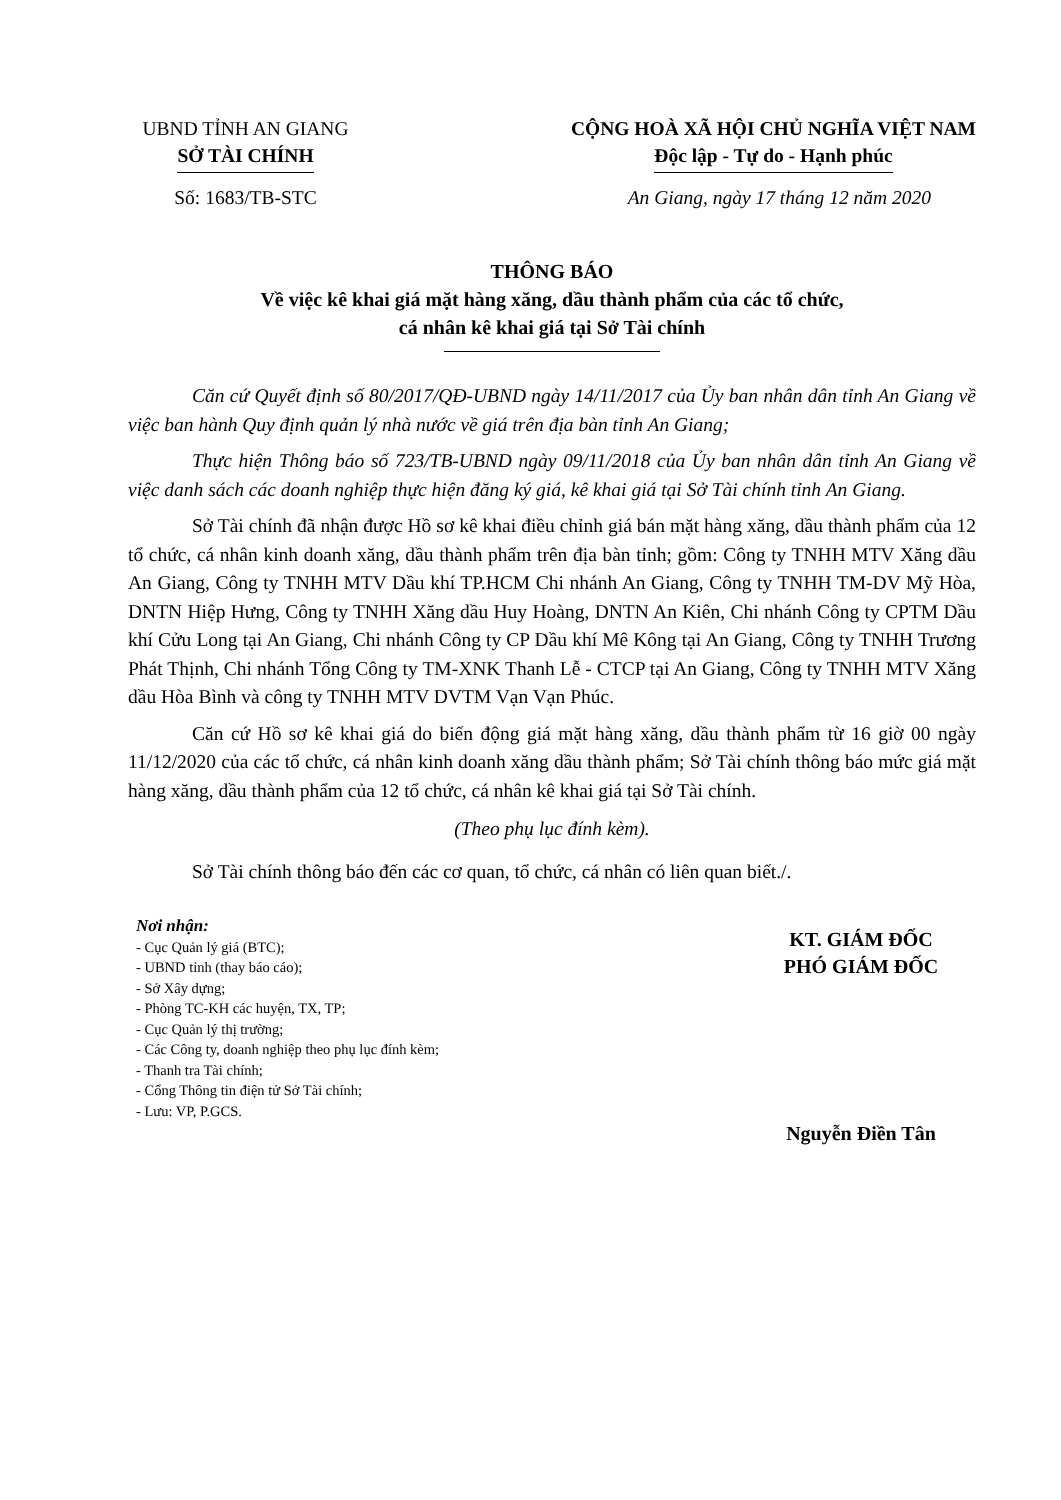UBND TỈNH AN GIANG
SỞ TÀI CHÍNH
CỘNG HOÀ XÃ HỘI CHỦ NGHĨA VIỆT NAM
Độc lập - Tự do - Hạnh phúc
Số: 1683/TB-STC An Giang, ngày 17 tháng 12 năm 2020
THÔNG BÁO
Về việc kê khai giá mặt hàng xăng, dầu thành phẩm của các tổ chức,
cá nhân kê khai giá tại Sở Tài chính
Căn cứ Quyết định số 80/2017/QĐ-UBND ngày 14/11/2017 của Ủy ban nhân dân tỉnh An Giang về việc ban hành Quy định quản lý nhà nước về giá trên địa bàn tỉnh An Giang;
Thực hiện Thông báo số 723/TB-UBND ngày 09/11/2018 của Ủy ban nhân dân tỉnh An Giang về việc danh sách các doanh nghiệp thực hiện đăng ký giá, kê khai giá tại Sở Tài chính tỉnh An Giang.
Sở Tài chính đã nhận được Hồ sơ kê khai điều chỉnh giá bán mặt hàng xăng, dầu thành phẩm của 12 tổ chức, cá nhân kinh doanh xăng, dầu thành phẩm trên địa bàn tỉnh; gồm: Công ty TNHH MTV Xăng dầu An Giang, Công ty TNHH MTV Dầu khí TP.HCM Chi nhánh An Giang, Công ty TNHH TM-DV Mỹ Hòa, DNTN Hiệp Hưng, Công ty TNHH Xăng dầu Huy Hoàng, DNTN An Kiên, Chi nhánh Công ty CPTM Dầu khí Cửu Long tại An Giang, Chi nhánh Công ty CP Dầu khí Mê Kông tại An Giang, Công ty TNHH Trương Phát Thịnh, Chi nhánh Tổng Công ty TM-XNK Thanh Lễ - CTCP tại An Giang, Công ty TNHH MTV Xăng dầu Hòa Bình và công ty TNHH MTV DVTM Vạn Vạn Phúc.
Căn cứ Hồ sơ kê khai giá do biến động giá mặt hàng xăng, dầu thành phẩm từ 16 giờ 00 ngày 11/12/2020 của các tổ chức, cá nhân kinh doanh xăng dầu thành phẩm; Sở Tài chính thông báo mức giá mặt hàng xăng, dầu thành phẩm của 12 tổ chức, cá nhân kê khai giá tại Sở Tài chính.
(Theo phụ lục đính kèm).
Sở Tài chính thông báo đến các cơ quan, tổ chức, cá nhân có liên quan biết./.
Nơi nhận:
- Cục Quản lý giá (BTC);
- UBND tỉnh (thay báo cáo);
- Sở Xây dựng;
- Phòng TC-KH các huyện, TX, TP;
- Cục Quản lý thị trường;
- Các Công ty, doanh nghiệp theo phụ lục đính kèm;
- Thanh tra Tài chính;
- Cổng Thông tin điện tử Sở Tài chính;
- Lưu: VP, P.GCS.
KT. GIÁM ĐỐC
PHÓ GIÁM ĐỐC
Nguyễn Điền Tân